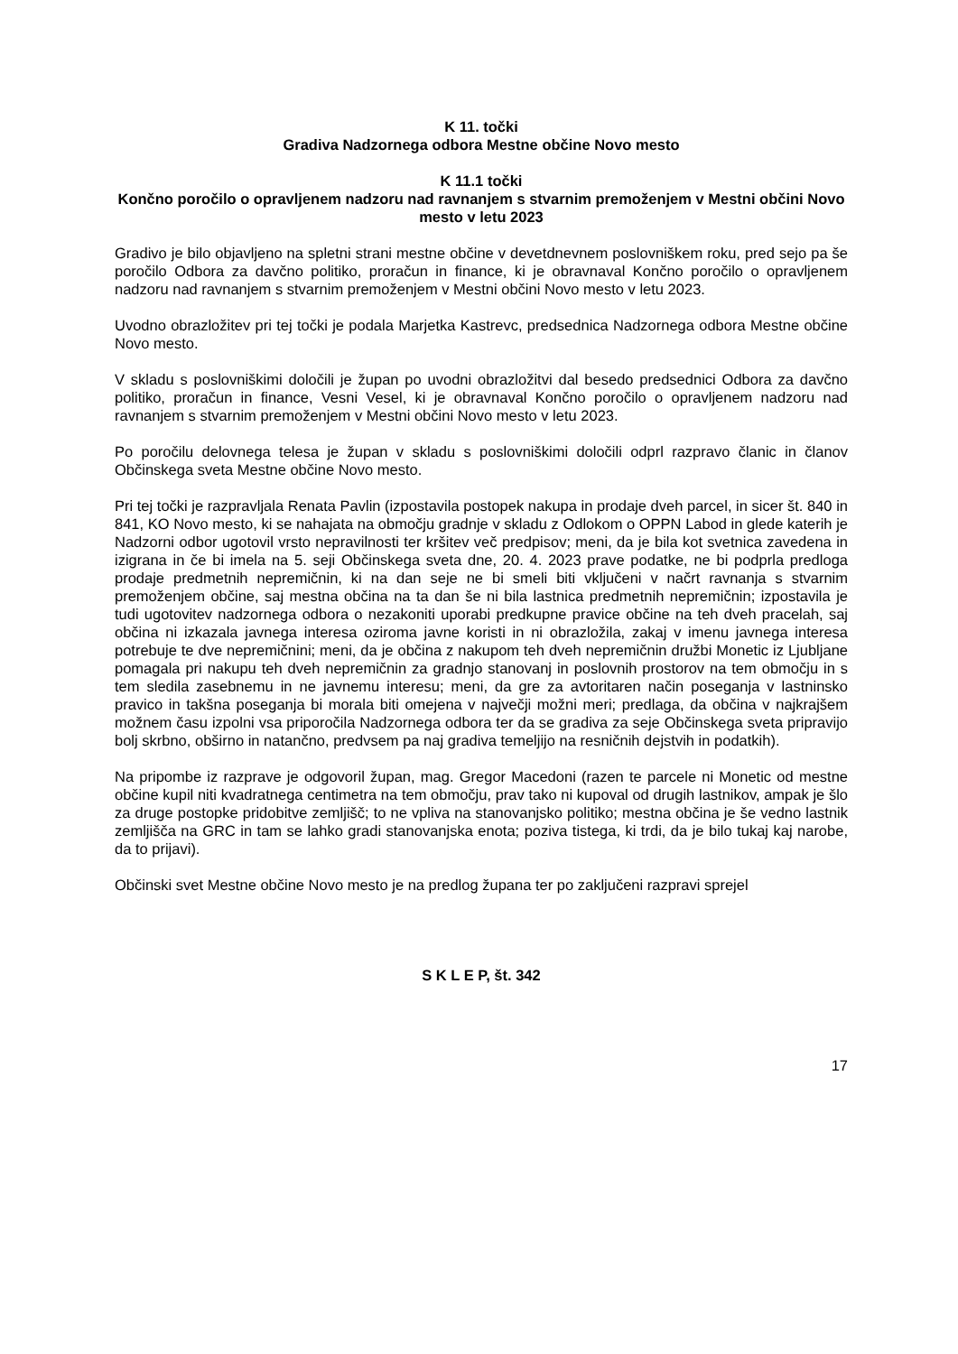K 11. točki
Gradiva Nadzornega odbora Mestne občine Novo mesto
K 11.1 točki
Končno poročilo o opravljenem nadzoru nad ravnanjem s stvarnim premoženjem v Mestni občini Novo mesto v letu 2023
Gradivo je bilo objavljeno na spletni strani mestne občine v devetdnevnem poslovniškem roku, pred sejo pa še poročilo Odbora za davčno politiko, proračun in finance, ki je obravnaval Končno poročilo o opravljenem nadzoru nad ravnanjem s stvarnim premoženjem v Mestni občini Novo mesto v letu 2023.
Uvodno obrazložitev pri tej točki je podala Marjetka Kastrevc, predsednica Nadzornega odbora Mestne občine Novo mesto.
V skladu s poslovniškimi določili je župan po uvodni obrazložitvi dal besedo predsednici Odbora za davčno politiko, proračun in finance, Vesni Vesel, ki je obravnaval Končno poročilo o opravljenem nadzoru nad ravnanjem s stvarnim premoženjem v Mestni občini Novo mesto v letu 2023.
Po poročilu delovnega telesa je župan v skladu s poslovniškimi določili odprl razpravo članic in članov Občinskega sveta Mestne občine Novo mesto.
Pri tej točki je razpravljala Renata Pavlin (izpostavila postopek nakupa in prodaje dveh parcel, in sicer št. 840 in 841, KO Novo mesto, ki se nahajata na območju gradnje v skladu z Odlokom o OPPN Labod in glede katerih je Nadzorni odbor ugotovil vrsto nepravilnosti ter kršitev več predpisov; meni, da je bila kot svetnica zavedena in izigrana in če bi imela na 5. seji Občinskega sveta dne, 20. 4. 2023 prave podatke, ne bi podprla predloga prodaje predmetnih nepremičnin, ki na dan seje ne bi smeli biti vključeni v načrt ravnanja s stvarnim premoženjem občine, saj mestna občina na ta dan še ni bila lastnica predmetnih nepremičnin; izpostavila je tudi ugotovitev nadzornega odbora o nezakoniti uporabi predkupne pravice občine na teh dveh pracelah, saj občina ni izkazala javnega interesa oziroma javne koristi in ni obrazložila, zakaj v imenu javnega interesa potrebuje te dve nepremičnini; meni, da je občina z nakupom teh dveh nepremičnin družbi Monetic iz Ljubljane pomagala pri nakupu teh dveh nepremičnin za gradnjo stanovanj in poslovnih prostorov na tem območju in s tem sledila zasebnemu in ne javnemu interesu; meni, da gre za avtoritaren način poseganja v lastninsko pravico in takšna poseganja bi morala biti omejena v največji možni meri; predlaga, da občina v najkrajšem možnem času izpolni vsa priporočila Nadzornega odbora ter da se gradiva za seje Občinskega sveta pripravijo bolj skrbno, obširno in natančno, predvsem pa naj gradiva temeljijo na resničnih dejstvih in podatkih).
Na pripombe iz razprave je odgovoril župan, mag. Gregor Macedoni (razen te parcele ni Monetic od mestne občine kupil niti kvadratnega centimetra na tem območju, prav tako ni kupoval od drugih lastnikov, ampak je šlo za druge postopke pridobitve zemljišč; to ne vpliva na stanovanjsko politiko; mestna občina je še vedno lastnik zemljišča na GRC in tam se lahko gradi stanovanjska enota; poziva tistega, ki trdi, da je bilo tukaj kaj narobe, da to prijavi).
Občinski svet Mestne občine Novo mesto je na predlog župana ter po zaključeni razpravi sprejel
S K L E P, št. 342
17